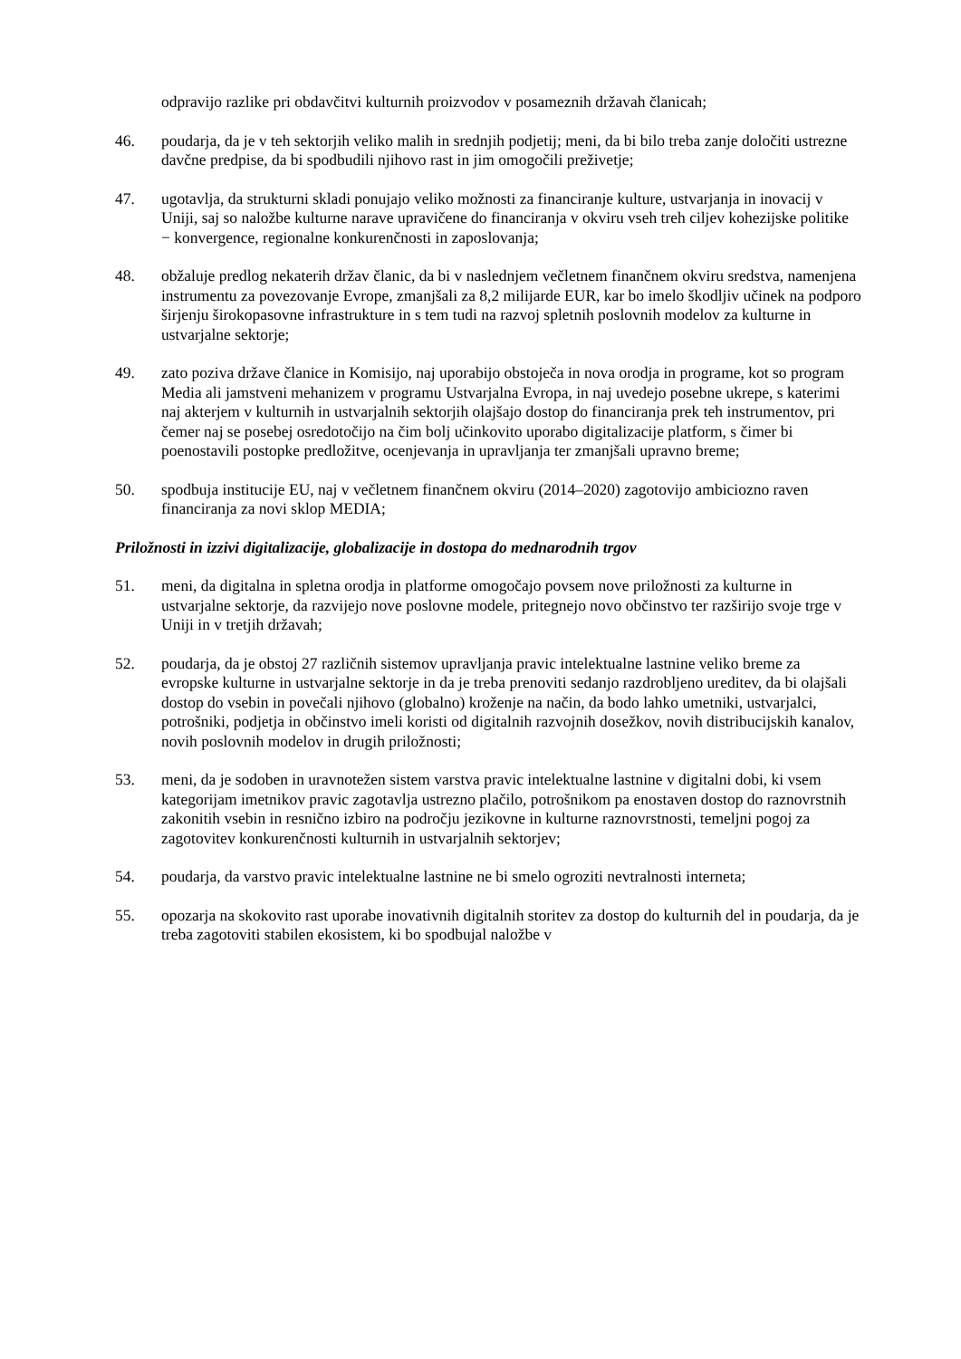odpravijo razlike pri obdavčitvi kulturnih proizvodov v posameznih državah članicah;
46. poudarja, da je v teh sektorjih veliko malih in srednjih podjetij; meni, da bi bilo treba zanje določiti ustrezne davčne predpise, da bi spodbudili njihovo rast in jim omogočili preživetje;
47. ugotavlja, da strukturni skladi ponujajo veliko možnosti za financiranje kulture, ustvarjanja in inovacij v Uniji, saj so naložbe kulturne narave upravičene do financiranja v okviru vseh treh ciljev kohezijske politike − konvergence, regionalne konkurenčnosti in zaposlovanja;
48. obžaluje predlog nekaterih držav članic, da bi v naslednjem večletnem finančnem okviru sredstva, namenjena instrumentu za povezovanje Evrope, zmanjšali za 8,2 milijarde EUR, kar bo imelo škodljiv učinek na podporo širjenju širokopasovne infrastrukture in s tem tudi na razvoj spletnih poslovnih modelov za kulturne in ustvarjalne sektorje;
49. zato poziva države članice in Komisijo, naj uporabijo obstoječa in nova orodja in programe, kot so program Media ali jamstveni mehanizem v programu Ustvarjalna Evropa, in naj uvedejo posebne ukrepe, s katerimi naj akterjem v kulturnih in ustvarjalnih sektorjih olajšajo dostop do financiranja prek teh instrumentov, pri čemer naj se posebej osredotočijo na čim bolj učinkovito uporabo digitalizacije platform, s čimer bi poenostavili postopke predložitve, ocenjevanja in upravljanja ter zmanjšali upravno breme;
50. spodbuja institucije EU, naj v večletnem finančnem okviru (2014–2020) zagotovijo ambiciozno raven financiranja za novi sklop MEDIA;
Priložnosti in izzivi digitalizacije, globalizacije in dostopa do mednarodnih trgov
51. meni, da digitalna in spletna orodja in platforme omogočajo povsem nove priložnosti za kulturne in ustvarjalne sektorje, da razvijejo nove poslovne modele, pritegnejo novo občinstvo ter razširijo svoje trge v Uniji in v tretjih državah;
52. poudarja, da je obstoj 27 različnih sistemov upravljanja pravic intelektualne lastnine veliko breme za evropske kulturne in ustvarjalne sektorje in da je treba prenoviti sedanjo razdrobljeno ureditev, da bi olajšali dostop do vsebin in povečali njihovo (globalno) kroženje na način, da bodo lahko umetniki, ustvarjalci, potrošniki, podjetja in občinstvo imeli koristi od digitalnih razvojnih dosežkov, novih distribucijskih kanalov, novih poslovnih modelov in drugih priložnosti;
53. meni, da je sodoben in uravnotežen sistem varstva pravic intelektualne lastnine v digitalni dobi, ki vsem kategorijam imetnikov pravic zagotavlja ustrezno plačilo, potrošnikom pa enostaven dostop do raznovrstnih zakonitih vsebin in resnično izbiro na področju jezikovne in kulturne raznovrstnosti, temeljni pogoj za zagotovitev konkurenčnosti kulturnih in ustvarjalnih sektorjev;
54. poudarja, da varstvo pravic intelektualne lastnine ne bi smelo ogroziti nevtralnosti interneta;
55. opozarja na skokovito rast uporabe inovativnih digitalnih storitev za dostop do kulturnih del in poudarja, da je treba zagotoviti stabilen ekosistem, ki bo spodbujal naložbe v